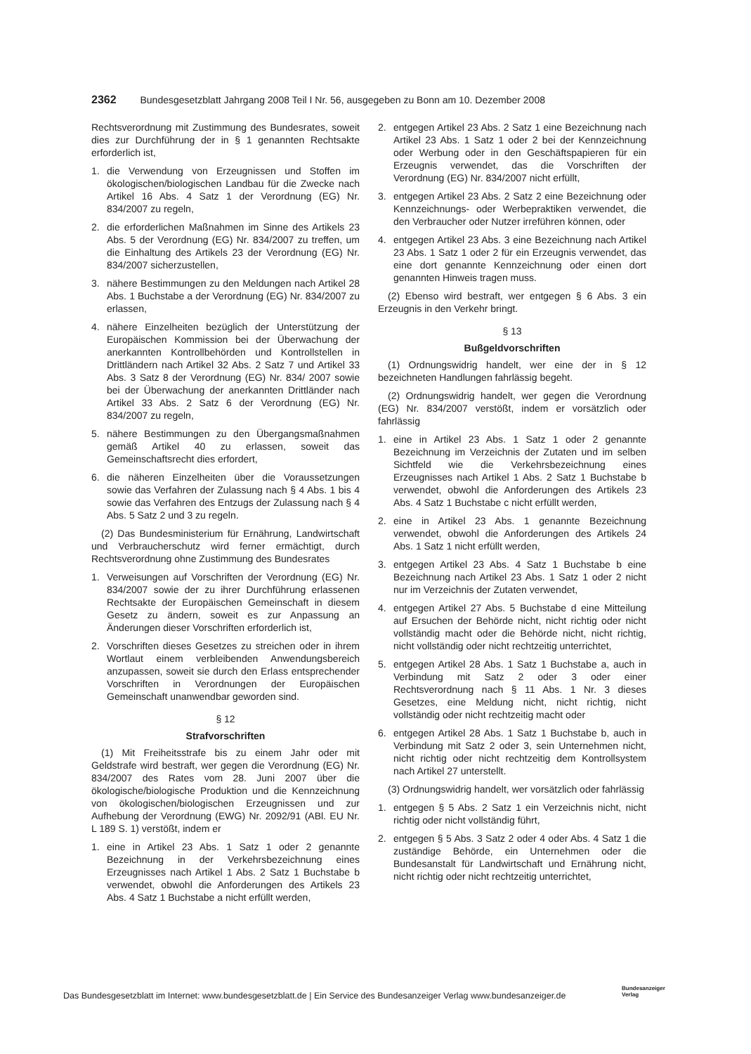2362 Bundesgesetzblatt Jahrgang 2008 Teil I Nr. 56, ausgegeben zu Bonn am 10. Dezember 2008
Rechtsverordnung mit Zustimmung des Bundesrates, soweit dies zur Durchführung der in § 1 genannten Rechtsakte erforderlich ist,
1. die Verwendung von Erzeugnissen und Stoffen im ökologischen/biologischen Landbau für die Zwecke nach Artikel 16 Abs. 4 Satz 1 der Verordnung (EG) Nr. 834/2007 zu regeln,
2. die erforderlichen Maßnahmen im Sinne des Artikels 23 Abs. 5 der Verordnung (EG) Nr. 834/2007 zu treffen, um die Einhaltung des Artikels 23 der Verordnung (EG) Nr. 834/2007 sicherzustellen,
3. nähere Bestimmungen zu den Meldungen nach Artikel 28 Abs. 1 Buchstabe a der Verordnung (EG) Nr. 834/2007 zu erlassen,
4. nähere Einzelheiten bezüglich der Unterstützung der Europäischen Kommission bei der Überwachung der anerkannten Kontrollbehörden und Kontrollstellen in Drittländern nach Artikel 32 Abs. 2 Satz 7 und Artikel 33 Abs. 3 Satz 8 der Verordnung (EG) Nr. 834/ 2007 sowie bei der Überwachung der anerkannten Drittländer nach Artikel 33 Abs. 2 Satz 6 der Verordnung (EG) Nr. 834/2007 zu regeln,
5. nähere Bestimmungen zu den Übergangsmaßnahmen gemäß Artikel 40 zu erlassen, soweit das Gemeinschaftsrecht dies erfordert,
6. die näheren Einzelheiten über die Voraussetzungen sowie das Verfahren der Zulassung nach § 4 Abs. 1 bis 4 sowie das Verfahren des Entzugs der Zulassung nach § 4 Abs. 5 Satz 2 und 3 zu regeln.
(2) Das Bundesministerium für Ernährung, Landwirtschaft und Verbraucherschutz wird ferner ermächtigt, durch Rechtsverordnung ohne Zustimmung des Bundesrates
1. Verweisungen auf Vorschriften der Verordnung (EG) Nr. 834/2007 sowie der zu ihrer Durchführung erlassenen Rechtsakte der Europäischen Gemeinschaft in diesem Gesetz zu ändern, soweit es zur Anpassung an Änderungen dieser Vorschriften erforderlich ist,
2. Vorschriften dieses Gesetzes zu streichen oder in ihrem Wortlaut einem verbleibenden Anwendungsbereich anzupassen, soweit sie durch den Erlass entsprechender Vorschriften in Verordnungen der Europäischen Gemeinschaft unanwendbar geworden sind.
§ 12
Strafvorschriften
(1) Mit Freiheitsstrafe bis zu einem Jahr oder mit Geldstrafe wird bestraft, wer gegen die Verordnung (EG) Nr. 834/2007 des Rates vom 28. Juni 2007 über die ökologische/biologische Produktion und die Kennzeichnung von ökologischen/biologischen Erzeugnissen und zur Aufhebung der Verordnung (EWG) Nr. 2092/91 (ABl. EU Nr. L 189 S. 1) verstößt, indem er
1. eine in Artikel 23 Abs. 1 Satz 1 oder 2 genannte Bezeichnung in der Verkehrsbezeichnung eines Erzeugnisses nach Artikel 1 Abs. 2 Satz 1 Buchstabe b verwendet, obwohl die Anforderungen des Artikels 23 Abs. 4 Satz 1 Buchstabe a nicht erfüllt werden,
2. entgegen Artikel 23 Abs. 2 Satz 1 eine Bezeichnung nach Artikel 23 Abs. 1 Satz 1 oder 2 bei der Kennzeichnung oder Werbung oder in den Geschäftspapieren für ein Erzeugnis verwendet, das die Vorschriften der Verordnung (EG) Nr. 834/2007 nicht erfüllt,
3. entgegen Artikel 23 Abs. 2 Satz 2 eine Bezeichnung oder Kennzeichnungs- oder Werbepraktiken verwendet, die den Verbraucher oder Nutzer irreführen können, oder
4. entgegen Artikel 23 Abs. 3 eine Bezeichnung nach Artikel 23 Abs. 1 Satz 1 oder 2 für ein Erzeugnis verwendet, das eine dort genannte Kennzeichnung oder einen dort genannten Hinweis tragen muss.
(2) Ebenso wird bestraft, wer entgegen § 6 Abs. 3 ein Erzeugnis in den Verkehr bringt.
§ 13
Bußgeldvorschriften
(1) Ordnungswidrig handelt, wer eine der in § 12 bezeichneten Handlungen fahrlässig begeht.
(2) Ordnungswidrig handelt, wer gegen die Verordnung (EG) Nr. 834/2007 verstößt, indem er vorsätzlich oder fahrlässig
1. eine in Artikel 23 Abs. 1 Satz 1 oder 2 genannte Bezeichnung im Verzeichnis der Zutaten und im selben Sichtfeld wie die Verkehrsbezeichnung eines Erzeugnisses nach Artikel 1 Abs. 2 Satz 1 Buchstabe b verwendet, obwohl die Anforderungen des Artikels 23 Abs. 4 Satz 1 Buchstabe c nicht erfüllt werden,
2. eine in Artikel 23 Abs. 1 genannte Bezeichnung verwendet, obwohl die Anforderungen des Artikels 24 Abs. 1 Satz 1 nicht erfüllt werden,
3. entgegen Artikel 23 Abs. 4 Satz 1 Buchstabe b eine Bezeichnung nach Artikel 23 Abs. 1 Satz 1 oder 2 nicht nur im Verzeichnis der Zutaten verwendet,
4. entgegen Artikel 27 Abs. 5 Buchstabe d eine Mitteilung auf Ersuchen der Behörde nicht, nicht richtig oder nicht vollständig macht oder die Behörde nicht, nicht richtig, nicht vollständig oder nicht rechtzeitig unterrichtet,
5. entgegen Artikel 28 Abs. 1 Satz 1 Buchstabe a, auch in Verbindung mit Satz 2 oder 3 oder einer Rechtsverordnung nach § 11 Abs. 1 Nr. 3 dieses Gesetzes, eine Meldung nicht, nicht richtig, nicht vollständig oder nicht rechtzeitig macht oder
6. entgegen Artikel 28 Abs. 1 Satz 1 Buchstabe b, auch in Verbindung mit Satz 2 oder 3, sein Unternehmen nicht, nicht richtig oder nicht rechtzeitig dem Kontrollsystem nach Artikel 27 unterstellt.
(3) Ordnungswidrig handelt, wer vorsätzlich oder fahrlässig
1. entgegen § 5 Abs. 2 Satz 1 ein Verzeichnis nicht, nicht richtig oder nicht vollständig führt,
2. entgegen § 5 Abs. 3 Satz 2 oder 4 oder Abs. 4 Satz 1 die zuständige Behörde, ein Unternehmen oder die Bundesanstalt für Landwirtschaft und Ernährung nicht, nicht richtig oder nicht rechtzeitig unterrichtet,
Das Bundesgesetzblatt im Internet: www.bundesgesetzblatt.de | Ein Service des Bundesanzeiger Verlag www.bundesanzeiger.de
Bundesanzeiger
Verlag